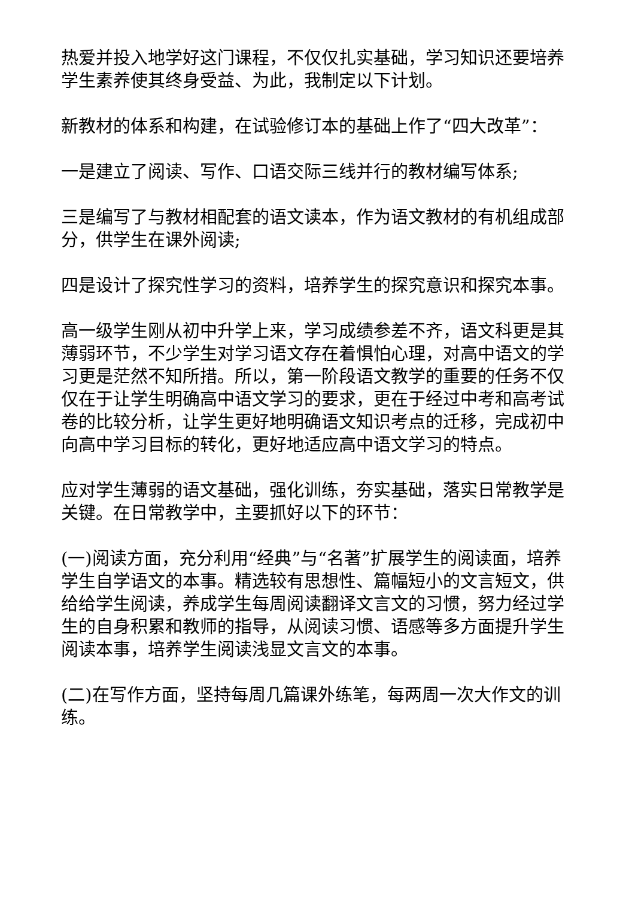热爱并投入地学好这门课程，不仅仅扎实基础，学习知识还要培养学生素养使其终身受益、为此，我制定以下计划。
新教材的体系和构建，在试验修订本的基础上作了“四大改革”：
一是建立了阅读、写作、口语交际三线并行的教材编写体系;
三是编写了与教材相配套的语文读本，作为语文教材的有机组成部分，供学生在课外阅读;
四是设计了探究性学习的资料，培养学生的探究意识和探究本事。
高一级学生刚从初中升学上来，学习成绩参差不齐，语文科更是其薄弱环节，不少学生对学习语文存在着惧怕心理，对高中语文的学习更是茫然不知所措。所以，第一阶段语文教学的重要的任务不仅仅在于让学生明确高中语文学习的要求，更在于经过中考和高考试卷的比较分析，让学生更好地明确语文知识考点的迁移，完成初中向高中学习目标的转化，更好地适应高中语文学习的特点。
应对学生薄弱的语文基础，强化训练，夯实基础，落实日常教学是关键。在日常教学中，主要抓好以下的环节：
(一)阅读方面，充分利用“经典”与“名著”扩展学生的阅读面，培养学生自学语文的本事。精选较有思想性、篇幅短小的文言短文，供给给学生阅读，养成学生每周阅读翻译文言文的习惯，努力经过学生的自身积累和教师的指导，从阅读习惯、语感等多方面提升学生阅读本事，培养学生阅读浅显文言文的本事。
(二)在写作方面，坚持每周几篇课外练笔，每两周一次大作文的训练。